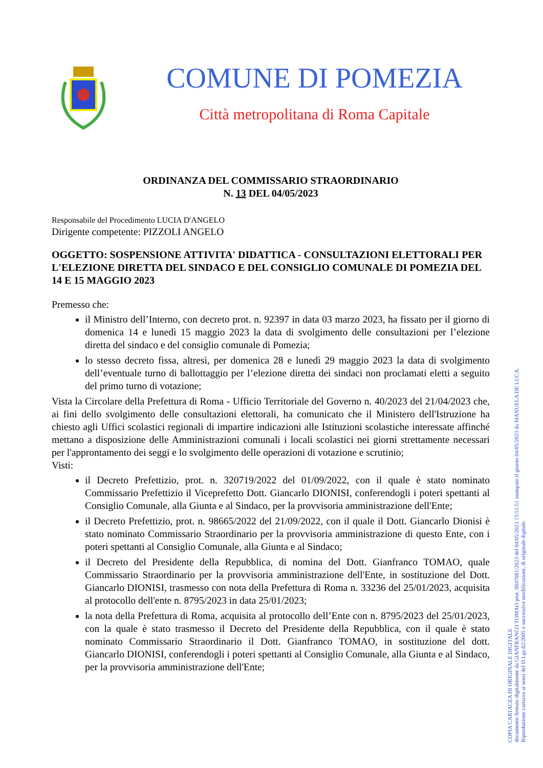COMUNE DI POMEZIA
Città metropolitana di Roma Capitale
ORDINANZA DEL COMMISSARIO STRAORDINARIO
N. 13 DEL 04/05/2023
Responsabile del Procedimento LUCIA D'ANGELO
Dirigente competente: PIZZOLI ANGELO
OGGETTO: SOSPENSIONE ATTIVITA' DIDATTICA - CONSULTAZIONI ELETTORALI PER L'ELEZIONE DIRETTA DEL SINDACO E DEL CONSIGLIO COMUNALE DI POMEZIA DEL 14 E 15 MAGGIO 2023
Premesso che:
il Ministro dell’Interno, con decreto prot. n. 92397 in data 03 marzo 2023, ha fissato per il giorno di domenica 14 e lunedì 15 maggio 2023 la data di svolgimento delle consultazioni per l’elezione diretta del sindaco e del consiglio comunale di Pomezia;
lo stesso decreto fissa, altresì, per domenica 28 e lunedì 29 maggio 2023 la data di svolgimento dell’eventuale turno di ballottaggio per l’elezione diretta dei sindaci non proclamati eletti a seguito del primo turno di votazione;
Vista la Circolare della Prefettura di Roma - Ufficio Territoriale del Governo n. 40/2023 del 21/04/2023 che, ai fini dello svolgimento delle consultazioni elettorali, ha comunicato che il Ministero dell'Istruzione ha chiesto agli Uffici scolastici regionali di impartire indicazioni alle Istituzioni scolastiche interessate affinché mettano a disposizione delle Amministrazioni comunali i locali scolastici nei giorni strettamente necessari per l'approntamento dei seggi e lo svolgimento delle operazioni di votazione e scrutinio;
Visti:
il Decreto Prefettizio, prot. n. 320719/2022 del 01/09/2022, con il quale è stato nominato Commissario Prefettizio il Viceprefetto Dott. Giancarlo DIONISI, conferendogli i poteri spettanti al Consiglio Comunale, alla Giunta e al Sindaco, per la provvisoria amministrazione dell'Ente;
il Decreto Prefettizio, prot. n. 98665/2022 del 21/09/2022, con il quale il Dott. Giancarlo Dionisi è stato nominato Commissario Straordinario per la provvisoria amministrazione di questo Ente, con i poteri spettanti al Consiglio Comunale, alla Giunta e al Sindaco;
il Decreto del Presidente della Repubblica, di nomina del Dott. Gianfranco TOMAO, quale Commissario Straordinario per la provvisoria amministrazione dell'Ente, in sostituzione del Dott. Giancarlo DIONISI, trasmesso con nota della Prefettura di Roma n. 33236 del 25/01/2023, acquisita al protocollo dell'ente n. 8795/2023 in data 25/01/2023;
la nota della Prefettura di Roma, acquisita al protocollo dell’Ente con n. 8795/2023 del 25/01/2023, con la quale è stato trasmesso il Decreto del Presidente della Repubblica, con il quale è stato nominato Commissario Straordinario il Dott. Gianfranco TOMAO, in sostituzione del dott. Giancarlo DIONISI, conferendogli i poteri spettanti al Consiglio Comunale, alla Giunta e al Sindaco, per la provvisoria amministrazione dell'Ente;
COPIA CARTACEA DI ORIGINALE DIGITALE
documento firmato digitalmente da GIANFRANCO TOMAO prot. 0047081/2023 del 04/05/2023 15:51:51 stampato il giorno 04/05/2023 da MANUELA DE LUCA.
Riproduzione cartacea ai sensi del D.Lgs.82/2005 e successive modificazioni, di originale digitale.